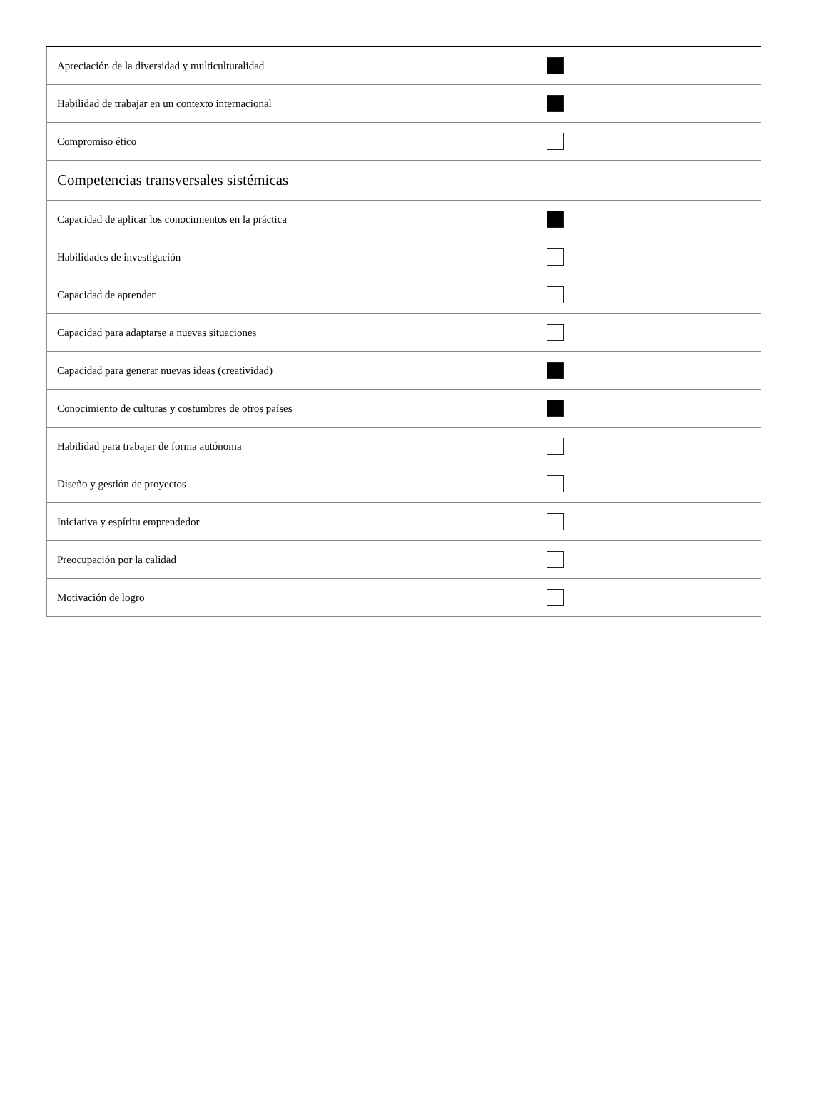| Apreciación de la diversidad y multiculturalidad | |
| Habilidad de trabajar en un contexto internacional | |
| Compromiso ético | |
| Competencias transversales sistémicas | |
| Capacidad de aplicar los conocimientos en la práctica | |
| Habilidades de investigación | |
| Capacidad de aprender | |
| Capacidad para adaptarse a nuevas situaciones | |
| Capacidad para generar nuevas ideas (creatividad) | |
| Conocimiento de culturas y costumbres de otros países | |
| Habilidad para trabajar de forma autónoma | |
| Diseño y gestión de proyectos | |
| Iniciativa y espíritu emprendedor | |
| Preocupación por la calidad | |
| Motivación de logro | |